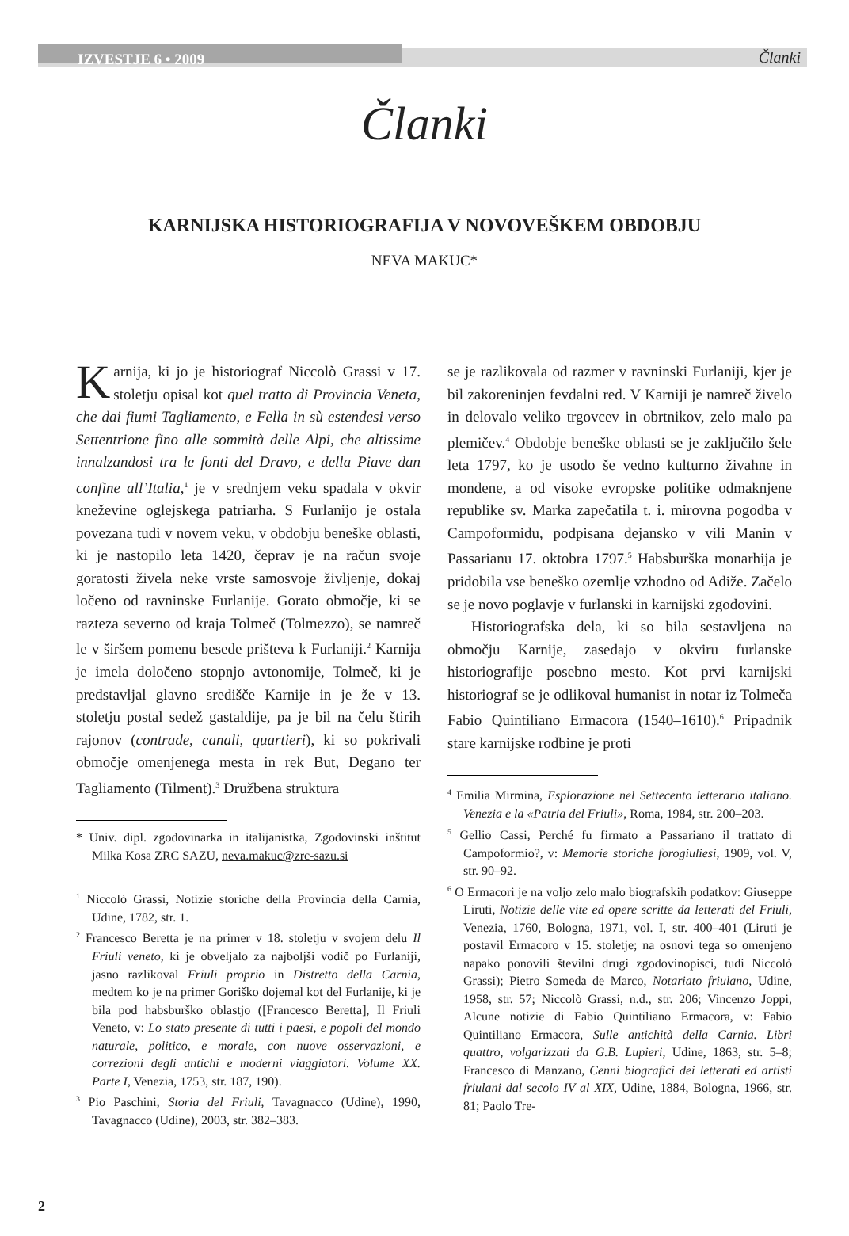IZVESTJE 6 • 2009
Članki
Članki
KARNIJSKA HISTORIOGRAFIJA V NOVOVEŠKEM OBDOBJU
NEVA MAKUC*
Karnija, ki jo je historiograf Niccolò Grassi v 17. stoletju opisal kot quel tratto di Provincia Veneta, che dai fiumi Tagliamento, e Fella in sù estendesi verso Settentrione fino alle sommità delle Alpi, che altissime innalzandosi tra le fonti del Dravo, e della Piave dan confine all’Italia,<sup>1</sup> je v srednjem veku spadala v okvir kneževine oglejskega patriarha. S Furlanijo je ostala povezana tudi v novem veku, v obdobju beneške oblasti, ki je nastopilo leta 1420, čeprav je na račun svoje goratosti živela neke vrste samosvoje življenje, dokaj ločeno od ravninske Furlanije. Gorato območje, ki se razteza severno od kraja Tolmeč (Tolmezzo), se namreč le v širšem pomenu besede prišteva k Furlaniji.<sup>2</sup> Karnija je imela določeno stopnjo avtonomije, Tolmeč, ki je predstavljal glavno središče Karnije in je že v 13. stoletju postal sedež gastaldije, pa je bil na čelu štirih rajonov (contrade, canali, quartieri), ki so pokrivali območje omenjenega mesta in rek But, Degano ter Tagliamento (Tilment).<sup>3</sup> Družbena struktura
* Univ. dipl. zgodovinarka in italijanistka, Zgodovinski inštitut Milka Kosa ZRC SAZU, neva.makuc@zrc-sazu.si
<sup>1</sup> Niccolò Grassi, Notizie storiche della Provincia della Carnia, Udine, 1782, str. 1.
<sup>2</sup> Francesco Beretta je na primer v 18. stoletju v svojem delu Il Friuli veneto, ki je obveljalo za najboljši vodič po Furlaniji, jasno razlikoval Friuli proprio in Distretto della Carnia, medtem ko je na primer Goriško dojemal kot del Furlanije, ki je bila pod habsburško oblastjo ([Francesco Beretta], Il Friuli Veneto, v: Lo stato presente di tutti i paesi, e popoli del mondo naturale, politico, e morale, con nuove osservazioni, e correzioni degli antichi e moderni viaggiatori. Volume XX. Parte I, Venezia, 1753, str. 187, 190).
<sup>3</sup> Pio Paschini, Storia del Friuli, Tavagnacco (Udine), 1990, Tavagnacco (Udine), 2003, str. 382–383.
se je razlikovala od razmer v ravninski Furlaniji, kjer je bil zakoreninjen fevdalni red. V Karniji je namreč živelo in delovalo veliko trgovcev in obrtnikov, zelo malo pa plemičev.<sup>4</sup> Obdobje beneške oblasti se je zaključilo šele leta 1797, ko je usodo še vedno kulturno živahne in mondene, a od visoke evropske politike odmaknjene republike sv. Marka zapečatila t. i. mirovna pogodba v Campoformidu, podpisana dejansko v vili Manin v Passarianu 17. oktobra 1797.<sup>5</sup> Habsburška monarhija je pridobila vse beneško ozemlje vzhodno od Adiže. Začelo se je novo poglavje v furlanski in karnijski zgodovini.
Historiografska dela, ki so bila sestavljena na območju Karnije, zasedajo v okviru furlanske historiografije posebno mesto. Kot prvi karnijski historiograf se je odlikoval humanist in notar iz Tolmeča Fabio Quintiliano Ermacora (1540–1610).<sup>6</sup> Pripadnik stare karnijske rodbine je proti
<sup>4</sup> Emilia Mirmina, Esplorazione nel Settecento letterario italiano. Venezia e la «Patria del Friuli», Roma, 1984, str. 200–203.
<sup>5</sup> Gellio Cassi, Perché fu firmato a Passariano il trattato di Campoformio?, v: Memorie storiche forogiuliesi, 1909, vol. V, str. 90–92.
<sup>6</sup> O Ermacori je na voljo zelo malo biografskih podatkov: Giuseppe Liruti, Notizie delle vite ed opere scritte da letterati del Friuli, Venezia, 1760, Bologna, 1971, vol. I, str. 400–401 (Liruti je postavil Ermacoro v 15. stoletje; na osnovi tega so omenjeno napako ponovili številni drugi zgodovinopisci, tudi Niccolò Grassi); Pietro Someda de Marco, Notariato friulano, Udine, 1958, str. 57; Niccolò Grassi, n.d., str. 206; Vincenzo Joppi, Alcune notizie di Fabio Quintiliano Ermacora, v: Fabio Quintiliano Ermacora, Sulle antichità della Carnia. Libri quattro, volgarizzati da G.B. Lupieri, Udine, 1863, str. 5–8; Francesco di Manzano, Cenni biografici dei letterati ed artisti friulani dal secolo IV al XIX, Udine, 1884, Bologna, 1966, str. 81; Paolo Tre-
2